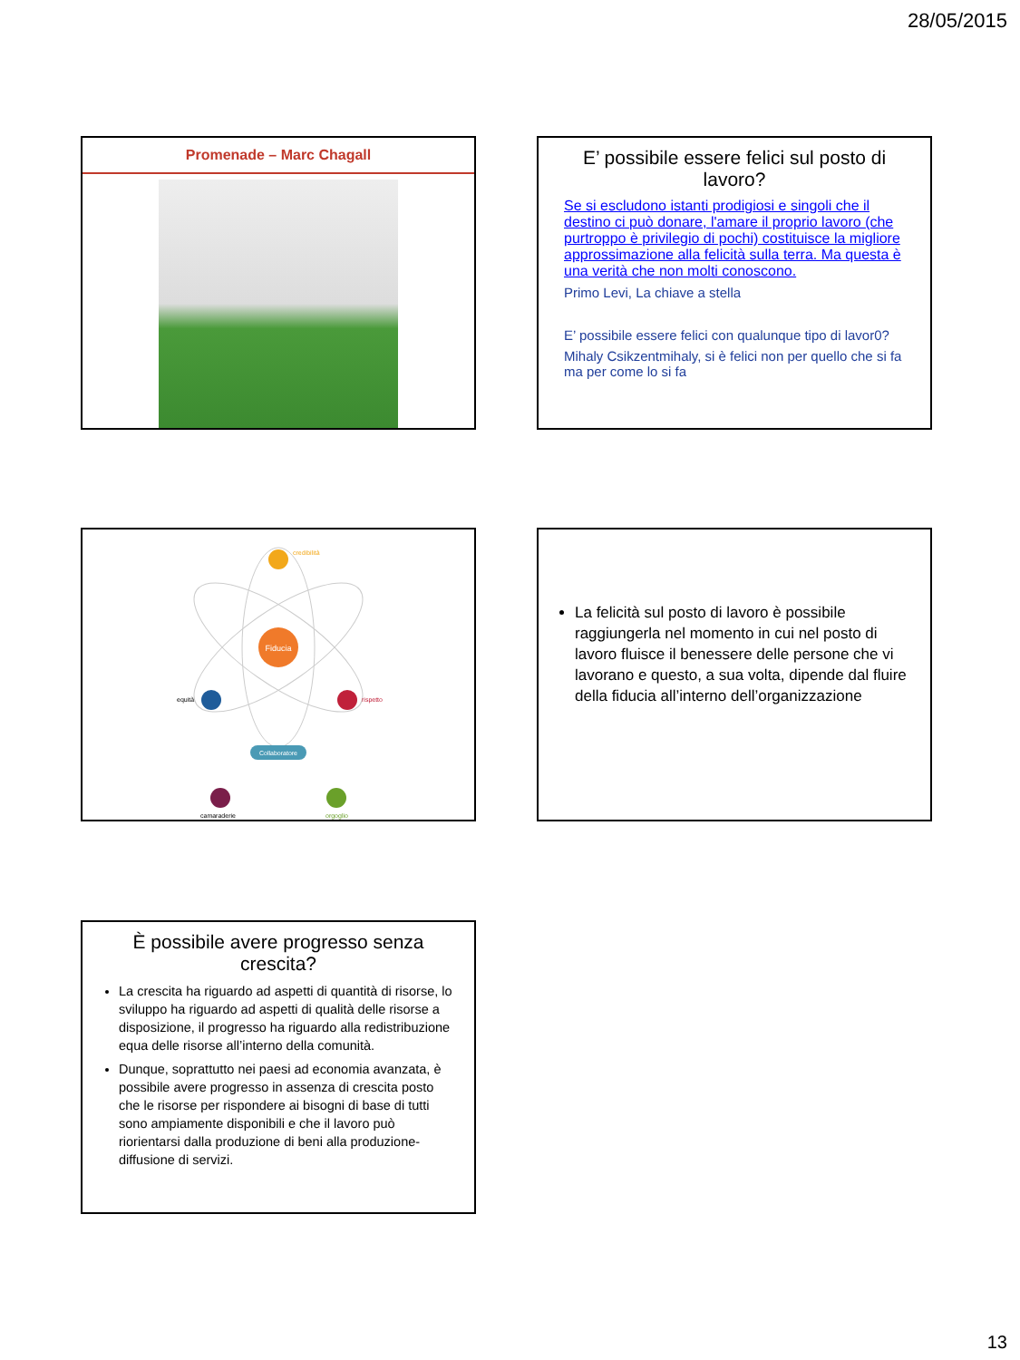28/05/2015
Promenade – Marc Chagall
E’ possibile essere felici sul posto di lavoro?
Se si escludono istanti prodigiosi e singoli che il destino ci può donare, l'amare il proprio lavoro (che purtroppo è privilegio di pochi) costituisce la migliore approssimazione alla felicità sulla terra. Ma questa è una verità che non molti conoscono.
Primo Levi, La chiave a stella
E’ possibile essere felici con qualunque tipo di lavor0?
Mihaly Csikzentmihaly, si è felici non per quello che si fa ma per come lo si fa
Fiducia
credibilità
equità
rispetto
Collaboratore
camaraderie
orgoglio
La felicità sul posto di lavoro è possibile raggiungerla nel momento in cui nel posto di lavoro fluisce il benessere delle persone che vi lavorano e questo, a sua volta, dipende dal fluire della fiducia all’interno dell’organizzazione
È possibile avere progresso senza crescita?
La crescita ha riguardo ad aspetti di quantità di risorse, lo sviluppo ha riguardo ad aspetti di qualità delle risorse a disposizione, il progresso ha riguardo alla redistribuzione equa delle risorse all’interno della comunità.
Dunque, soprattutto nei paesi ad economia avanzata, è possibile avere progresso in assenza di crescita posto che le risorse per rispondere ai bisogni di base di tutti sono ampiamente disponibili e che il lavoro può riorientarsi dalla produzione di beni alla produzione-diffusione di servizi.
13